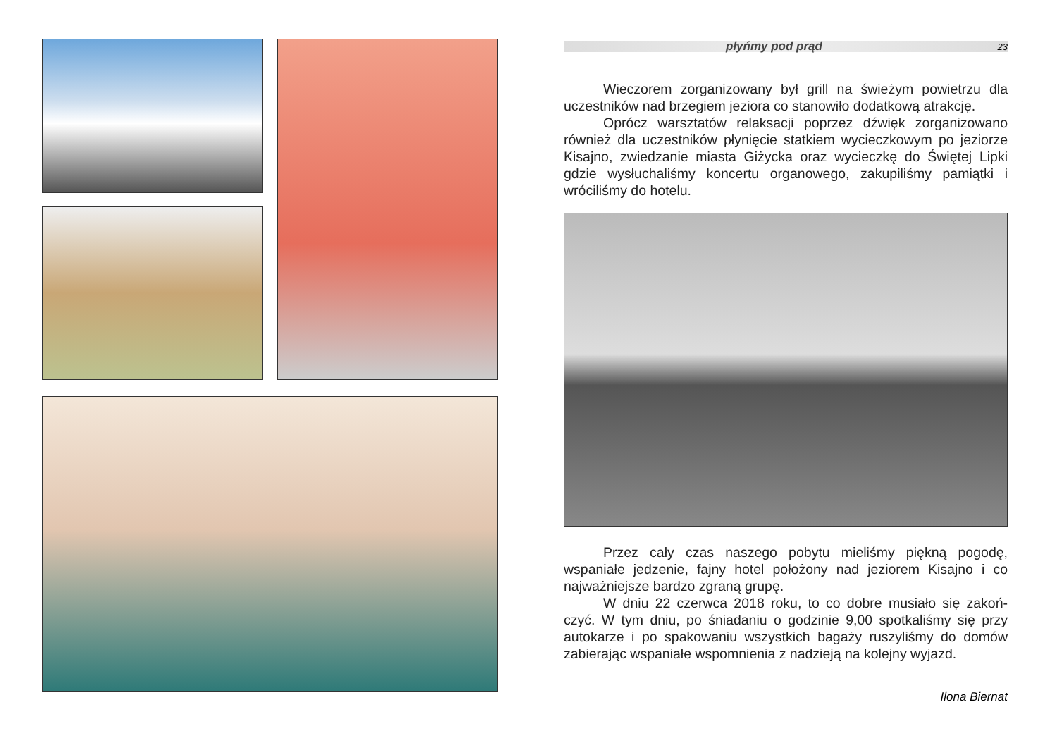płyńmy pod prąd 23
Wieczorem zorganizowany był grill na świeżym powietrzu dla uczestników nad brzegiem jeziora co stanowiło dodatkową atrakcję.
Oprócz warsztatów relaksacji poprzez dźwięk zorganizowano również dla uczestników płynięcie statkiem wycieczkowym po jeziorze Kisajno, zwiedzanie miasta Giżycka oraz wycieczkę do Świętej Lipki gdzie wysłuchaliśmy koncertu organowego, zakupiliśmy pamiątki i wróciliśmy do hotelu.
Przez cały czas naszego pobytu mieliśmy piękną pogodę, wspaniałe jedzenie, fajny hotel położony nad jeziorem Kisajno i co najważniejsze bardzo zgraną grupę.
W dniu 22 czerwca 2018 roku, to co dobre musiało się zakoń-czyć. W tym dniu, po śniadaniu o godzinie 9,00 spotkaliśmy się przy autokarze i po spakowaniu wszystkich bagaży ruszyliśmy do domów zabierając wspaniałe wspomnienia z nadzieją na kolejny wyjazd.
Ilona Biernat